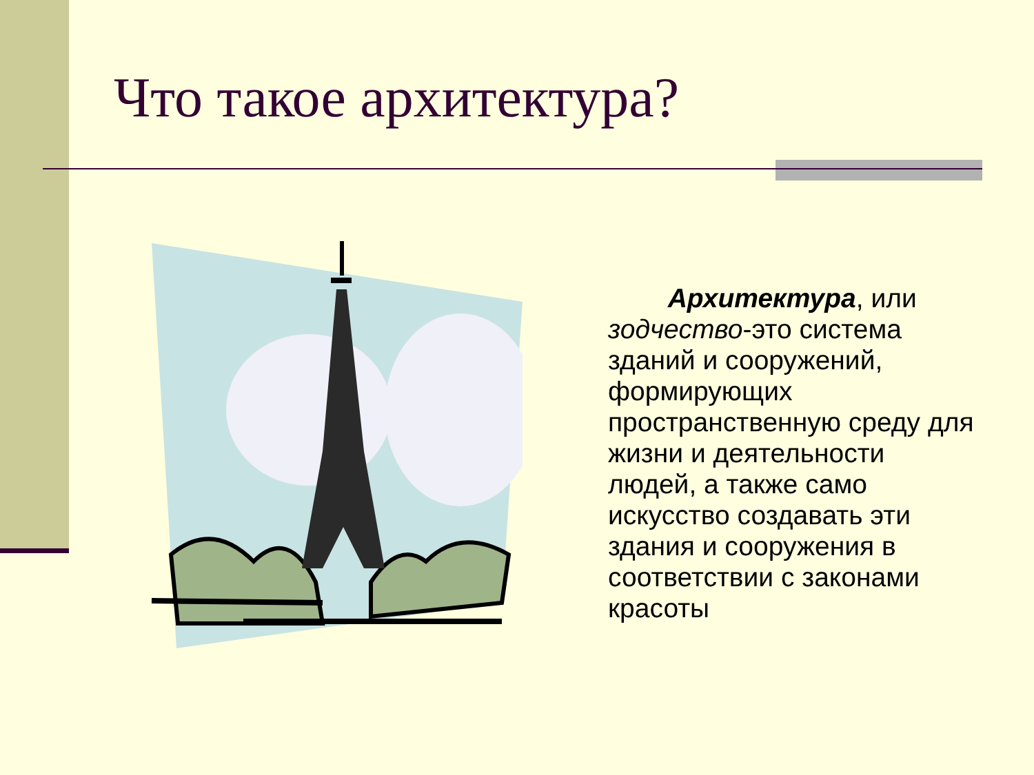Что такое архитектура?
Архитектура, или зодчество-это система зданий и сооружений, формирующих пространственную среду для жизни и деятельности людей, а также само искусство создавать эти здания и сооружения в соответствии с законами красоты